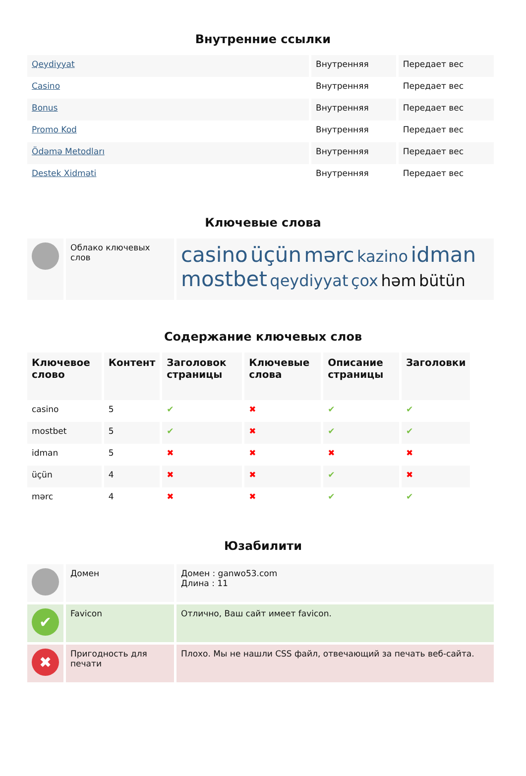Внутренние ссылки
| Qeydiyyat | Внутренняя | Передает вес |
| Casino | Внутренняя | Передает вес |
| Bonus | Внутренняя | Передает вес |
| Promo Kod | Внутренняя | Передает вес |
| Ödəmə Metodları | Внутренняя | Передает вес |
| Destek Xidməti | Внутренняя | Передает вес |
Ключевые слова
| | Облако ключевых слов | casino üçün mərc kazino idman mostbet qeydiyyat çox həm bütün |
Содержание ключевых слов
| Ключевое слово | Контент | Заголовок страницы | Ключевые слова | Описание страницы | Заголовки |
| --- | --- | --- | --- | --- | --- |
| casino | 5 | ✔ | ✖ | ✔ | ✔ |
| mostbet | 5 | ✔ | ✖ | ✔ | ✔ |
| idman | 5 | ✖ | ✖ | ✖ | ✖ |
| üçün | 4 | ✖ | ✖ | ✔ | ✖ |
| mərc | 4 | ✖ | ✖ | ✔ | ✔ |
Юзабилити
| | Домен | Домен : ganwo53.com Длина : 11 |
| ✔ | Favicon | Отлично, Ваш сайт имеет favicon. |
| ✖ | Пригодность для печати | Плохо. Мы не нашли CSS файл, отвечающий за печать веб-сайта. |